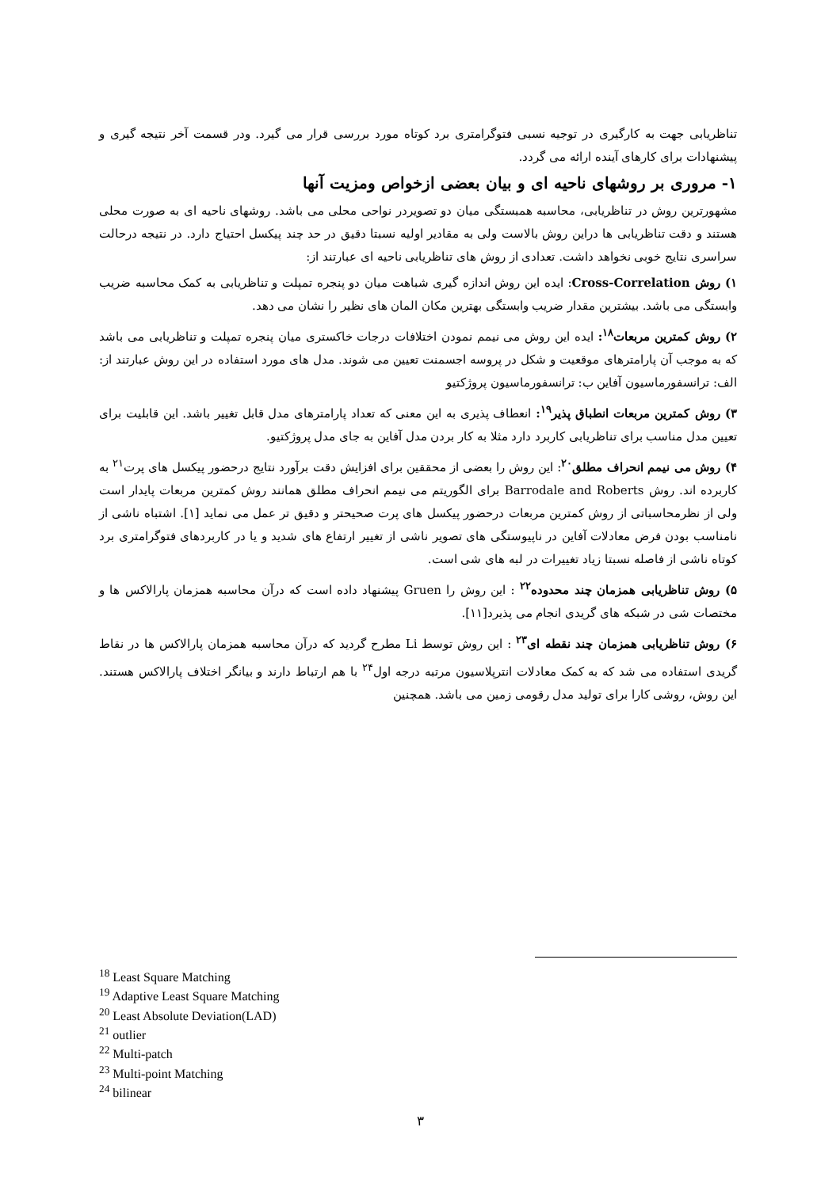تناظریابی جهت به کارگیری در توجیه نسبی فتوگرامتری برد کوتاه مورد بررسی قرار می گیرد. ودر قسمت آخر نتیجه گیری و پیشنهادات برای کارهای آینده ارائه می گردد.
۱- مروری بر روشهای ناحیه ای و بیان بعضی ازخواص ومزیت آنها
مشهورترین روش در تناظریابی، محاسبه همبستگی میان دو تصویردر نواحی محلی می باشد. روشهای ناحیه ای به صورت محلی هستند و دقت تناظریابی ها دراین روش بالاست ولی به مقادیر اولیه نسبتا دقیق در حد چند پیکسل احتیاج دارد. در نتیجه درحالت سراسری نتایج خوبی نخواهد داشت. تعدادی از روش های تناظریابی ناحیه ای عبارتند از:
۱) روش Cross-Correlation: ایده این روش اندازه گیری شباهت میان دو پنجره تمپلت و تناظریابی به کمک محاسبه ضریب وابستگی می باشد. بیشترین مقدار ضریب وابستگی بهترین مکان المان های نظیر را نشان می دهد.
۲) روش کمترین مربعات<sup>۱۸</sup>: ایده این روش می نیمم نمودن اختلافات درجات خاکستری میان پنجره تمپلت و تناظریابی می باشد که به موجب آن پارامترهای موقعیت و شکل در پروسه اجسمنت تعیین می شوند. مدل های مورد استفاده در این روش عبارتند از: الف: ترانسفورماسیون آفاین ب: ترانسفورماسیون پروژکتیو
۳) روش کمترین مربعات انطباق پذیر<sup>۱۹</sup>: انعطاف پذیری به این معنی که تعداد پارامترهای مدل قابل تغییر باشد. این قابلیت برای تعیین مدل مناسب برای تناظریابی کاربرد دارد مثلا به کار بردن مدل آفاین به جای مدل پروژکتیو.
۴) روش می نیمم انحراف مطلق<sup>۲۰</sup>: این روش را بعضی از محققین برای افزایش دقت برآورد نتایج درحضور پیکسل های پرت<sup>۲۱</sup> به کاربرده اند. روش Barrodale and Roberts برای الگوریتم می نیمم انحراف مطلق همانند روش کمترین مربعات پایدار است ولی از نظرمحاسباتی از روش کمترین مربعات درحضور پیکسل های پرت صحیحتر و دقیق تر عمل می نماید [۱]. اشتباه ناشی از نامناسب بودن فرض معادلات آفاین در ناپیوستگی های تصویر ناشی از تغییر ارتفاع های شدید و یا در کاربردهای فتوگرامتری برد کوتاه ناشی از فاصله نسبتا زیاد تغییرات در لبه های شی است.
۵) روش تناظریابی همزمان چند محدوده<sup>۲۲</sup> : این روش را Gruen پیشنهاد داده است که درآن محاسبه همزمان پارالاکس ها و مختصات شی در شبکه های گریدی انجام می پذیرد[۱۱].
۶) روش تناظریابی همزمان چند نقطه ای<sup>۲۳</sup> : این روش توسط Li مطرح گردید که درآن محاسبه همزمان پارالاکس ها در نقاط گریدی استفاده می شد که به کمک معادلات انترپلاسیون مرتبه درجه اول<sup>۲۴</sup> با هم ارتباط دارند و بیانگر اختلاف پارالاکس هستند. این روش، روشی کارا برای تولید مدل رقومی زمین می باشد. همچنین
<sup>18</sup> Least Square Matching
<sup>19</sup> Adaptive Least Square Matching
<sup>20</sup> Least Absolute Deviation(LAD)
<sup>21</sup> outlier
<sup>22</sup> Multi-patch
<sup>23</sup> Multi-point Matching
<sup>24</sup> bilinear
۳